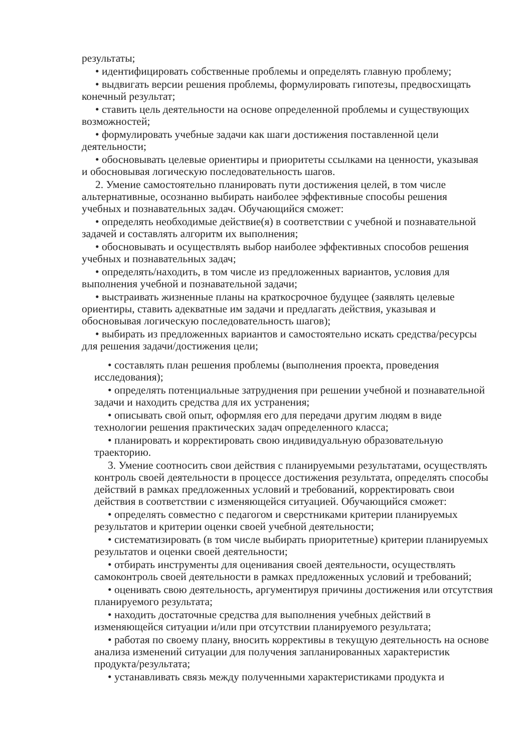результаты;
• идентифицировать собственные проблемы и определять главную проблему;
• выдвигать версии решения проблемы, формулировать гипотезы, предвосхищать конечный результат;
• ставить цель деятельности на основе определенной проблемы и существующих возможностей;
• формулировать учебные задачи как шаги достижения поставленной цели деятельности;
• обосновывать целевые ориентиры и приоритеты ссылками на ценности, указывая и обосновывая логическую последовательность шагов.
2. Умение самостоятельно планировать пути достижения целей, в том числе альтернативные, осознанно выбирать наиболее эффективные способы решения учебных и познавательных задач. Обучающийся сможет:
• определять необходимые действие(я) в соответствии с учебной и познавательной задачей и составлять алгоритм их выполнения;
• обосновывать и осуществлять выбор наиболее эффективных способов решения учебных и познавательных задач;
• определять/находить, в том числе из предложенных вариантов, условия для выполнения учебной и познавательной задачи;
• выстраивать жизненные планы на краткосрочное будущее (заявлять целевые ориентиры, ставить адекватные им задачи и предлагать действия, указывая и обосновывая логическую последовательность шагов);
• выбирать из предложенных вариантов и самостоятельно искать средства/ресурсы для решения задачи/достижения цели;
• составлять план решения проблемы (выполнения проекта, проведения исследования);
• определять потенциальные затруднения при решении учебной и познавательной задачи и находить средства для их устранения;
• описывать свой опыт, оформляя его для передачи другим людям в виде технологии решения практических задач определенного класса;
• планировать и корректировать свою индивидуальную образовательную траекторию.
3. Умение соотносить свои действия с планируемыми результатами, осуществлять контроль своей деятельности в процессе достижения результата, определять способы действий в рамках предложенных условий и требований, корректировать свои действия в соответствии с изменяющейся ситуацией. Обучающийся сможет:
• определять совместно с педагогом и сверстниками критерии планируемых результатов и критерии оценки своей учебной деятельности;
• систематизировать (в том числе выбирать приоритетные) критерии планируемых результатов и оценки своей деятельности;
• отбирать инструменты для оценивания своей деятельности, осуществлять самоконтроль своей деятельности в рамках предложенных условий и требований;
• оценивать свою деятельность, аргументируя причины достижения или отсутствия планируемого результата;
• находить достаточные средства для выполнения учебных действий в изменяющейся ситуации и/или при отсутствии планируемого результата;
• работая по своему плану, вносить коррективы в текущую деятельность на основе анализа изменений ситуации для получения запланированных характеристик продукта/результата;
• устанавливать связь между полученными характеристиками продукта и